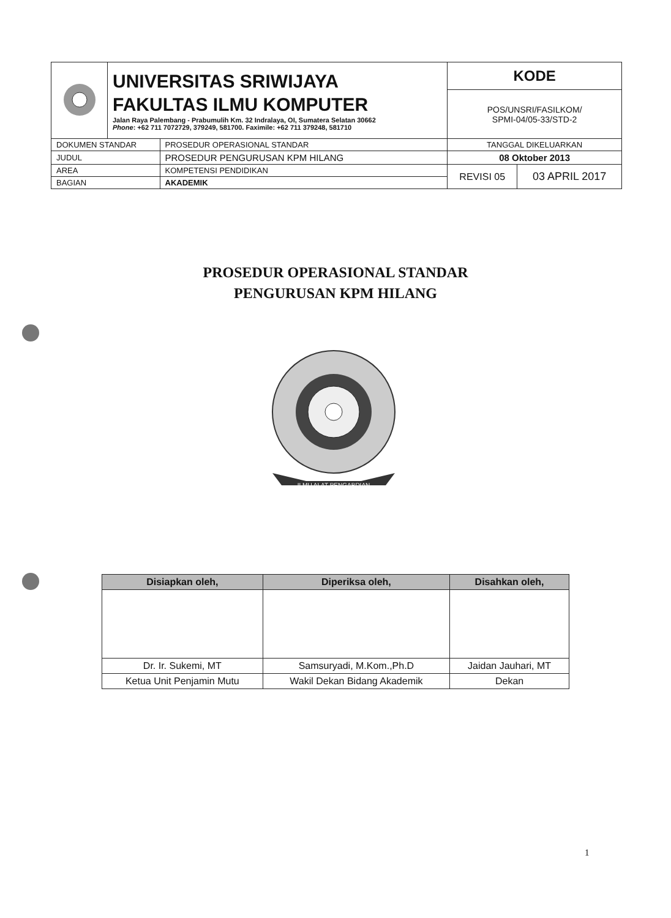| | UNIVERSITAS SRIWIJAYA FAKULTAS ILMU KOMPUTER Jalan Raya Palembang - Prabumulih Km. 32 Indralaya, OI, Sumatera Selatan 30662 Phone : +62 711 7072729, 379249, 581700. Faximile: +62 711 379248, 581710 | | KODE | |
| | | | POS/UNSRI/FASILKOM/ SPMI-04/05-33/STD-2 | |
| DOKUMEN STANDAR | | PROSEDUR OPERASIONAL STANDAR | TANGGAL DIKELUARKAN | |
| JUDUL | | PROSEDUR PENGURUSAN KPM HILANG | 08 Oktober 2013 | |
| AREA | | KOMPETENSI PENDIDIKAN | REVISI 05 | 03 APRIL 2017 |
| BAGIAN | | AKADEMIK | | |
PROSEDUR OPERASIONAL STANDAR
PENGURUSAN KPM HILANG
ILMU ALAT PENGABDIAN
| Disiapkan oleh, | Diperiksa oleh, | Disahkan oleh, |
| --- | --- | --- |
| Dr. Ir. Sukemi, MT | Samsuryadi, M.Kom.,Ph.D | Jaidan Jauhari, MT |
| Ketua Unit Penjamin Mutu | Wakil Dekan Bidang Akademik | Dekan |
1